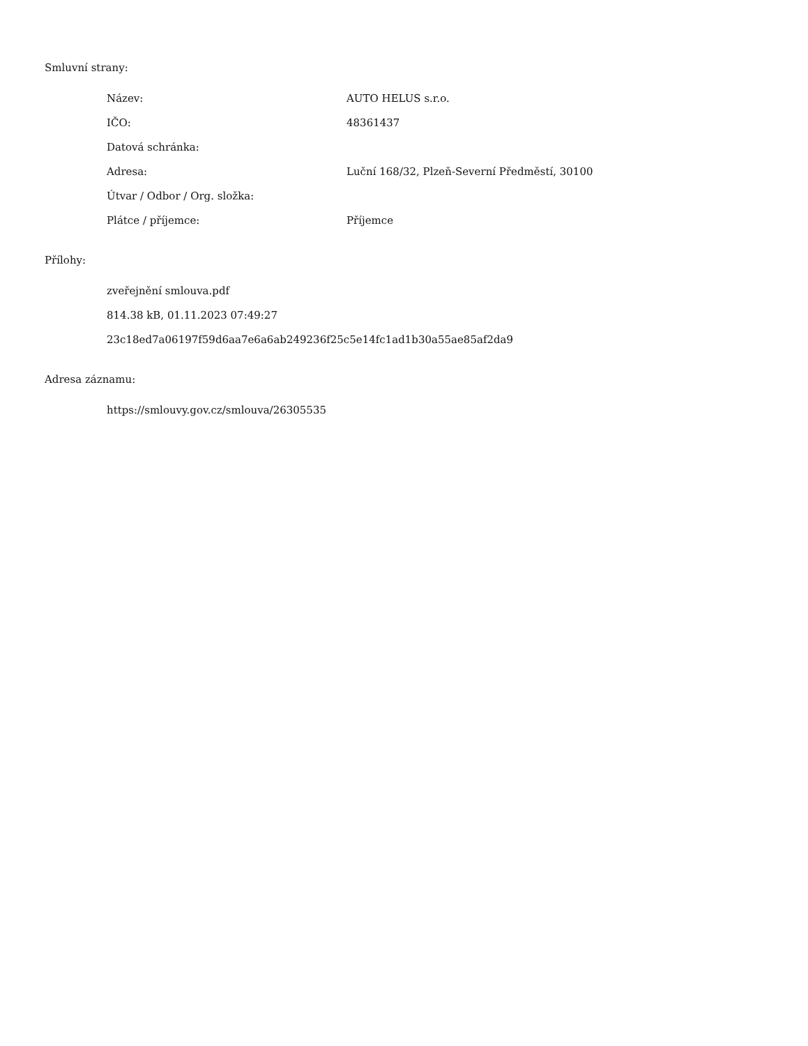Smluvní strany:
| Název: | AUTO HELUS s.r.o. |
| IČO: | 48361437 |
| Datová schránka: | |
| Adresa: | Luční 168/32, Plzeň-Severní Předměstí, 30100 |
| Útvar / Odbor / Org. složka: | |
| Plátce / příjemce: | Příjemce |
Přílohy:
zveřejnění smlouva.pdf
814.38 kB, 01.11.2023 07:49:27
23c18ed7a06197f59d6aa7e6a6ab249236f25c5e14fc1ad1b30a55ae85af2da9
Adresa záznamu:
https://smlouvy.gov.cz/smlouva/26305535